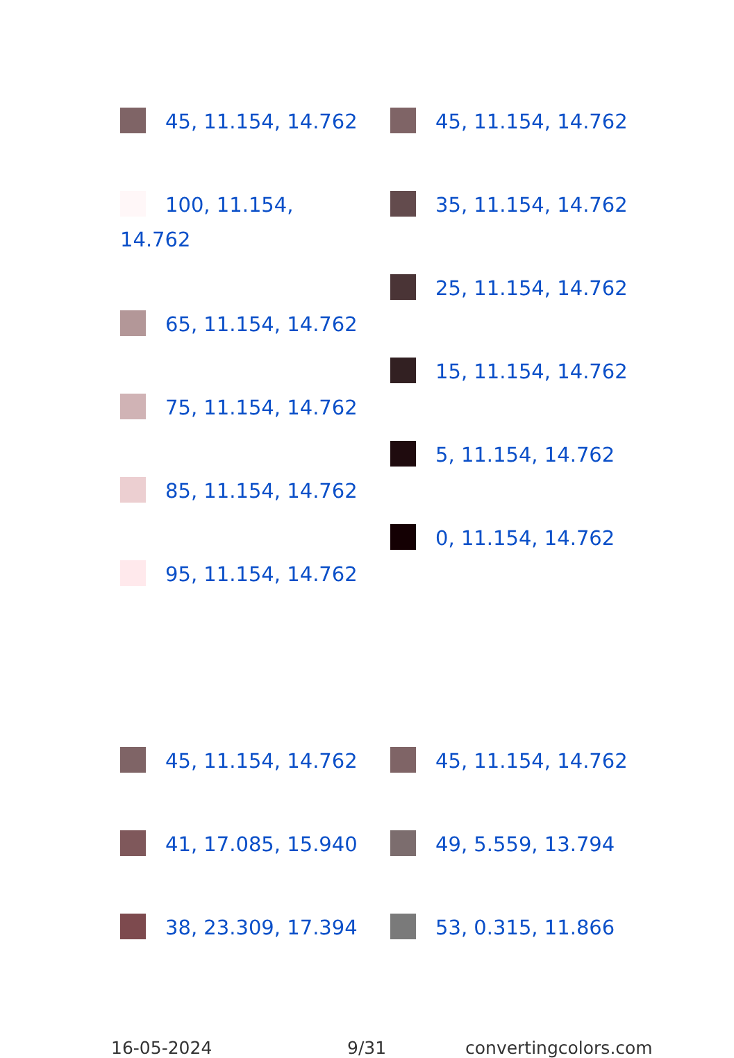45, 11.154, 14.762
100, 11.154, 14.762
65, 11.154, 14.762
75, 11.154, 14.762
85, 11.154, 14.762
95, 11.154, 14.762
45, 11.154, 14.762
35, 11.154, 14.762
25, 11.154, 14.762
15, 11.154, 14.762
5, 11.154, 14.762
0, 11.154, 14.762
45, 11.154, 14.762
41, 17.085, 15.940
38, 23.309, 17.394
45, 11.154, 14.762
49, 5.559, 13.794
53, 0.315, 11.866
16-05-2024 9/31 convertingcolors.com